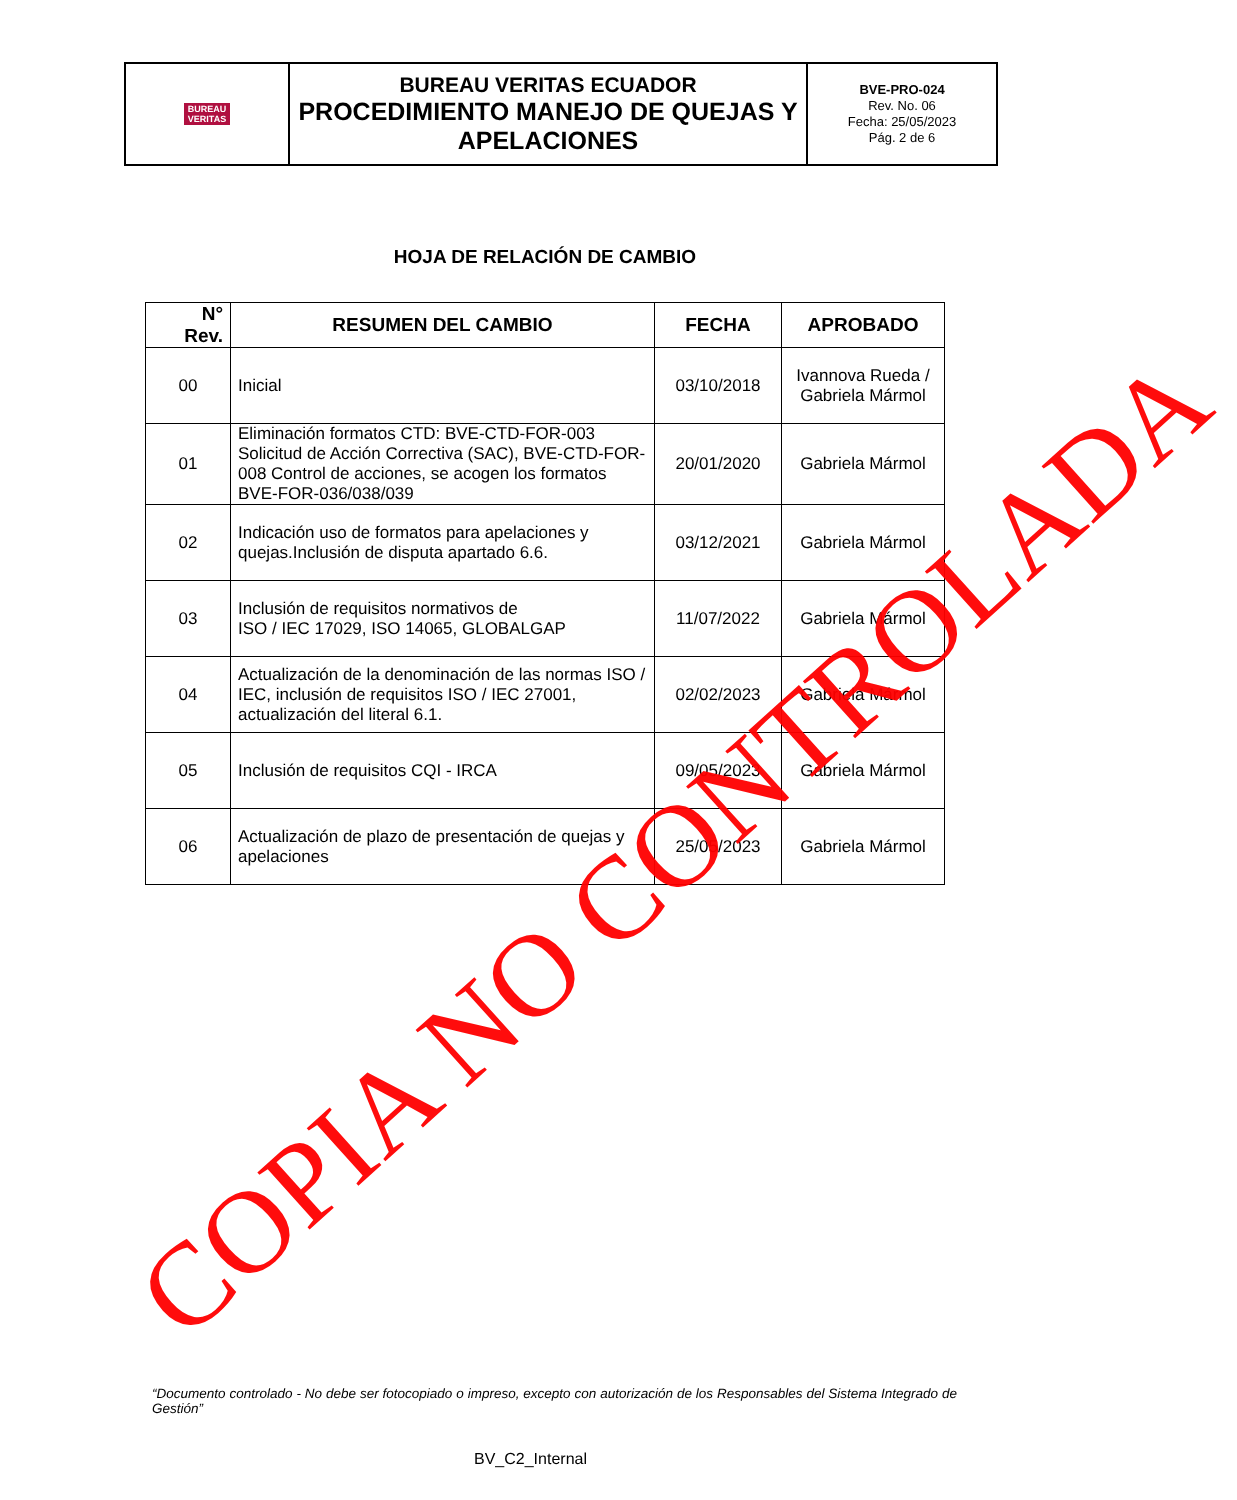| BUREAU VERITAS | BUREAU VERITAS ECUADOR PROCEDIMIENTO MANEJO DE QUEJAS Y APELACIONES | BVE-PRO-024 Rev. No. 06 Fecha: 25/05/2023 Pág. 2 de 6 |
HOJA DE RELACIÓN DE CAMBIO
| N° Rev. | RESUMEN DEL CAMBIO | FECHA | APROBADO |
| --- | --- | --- | --- |
| 00 | Inicial | 03/10/2018 | Ivannova Rueda / Gabriela Mármol |
| 01 | Eliminación formatos CTD: BVE-CTD-FOR-003 Solicitud de Acción Correctiva (SAC), BVE-CTD-FOR- 008 Control de acciones, se acogen los formatos BVE-FOR-036/038/039 | 20/01/2020 | Gabriela Mármol |
| 02 | Indicación uso de formatos para apelaciones y quejas.Inclusión de disputa apartado 6.6. | 03/12/2021 | Gabriela Mármol |
| 03 | Inclusión de requisitos normativos de ISO / IEC 17029, ISO 14065, GLOBALGAP | 11/07/2022 | Gabriela Mármol |
| 04 | Actualización de la denominación de las normas ISO / IEC, inclusión de requisitos ISO / IEC 27001, actualización del literal 6.1. | 02/02/2023 | Gabriela Mármol |
| 05 | Inclusión de requisitos CQI - IRCA | 09/05/2023 | Gabriela Mármol |
| 06 | Actualización de plazo de presentación de quejas y apelaciones | 25/05/2023 | Gabriela Mármol |
COPIA NO CONTROLADA
“Documento controlado - No debe ser fotocopiado o impreso, excepto con autorización de los Responsables del Sistema Integrado de Gestión”
BV_C2_Internal